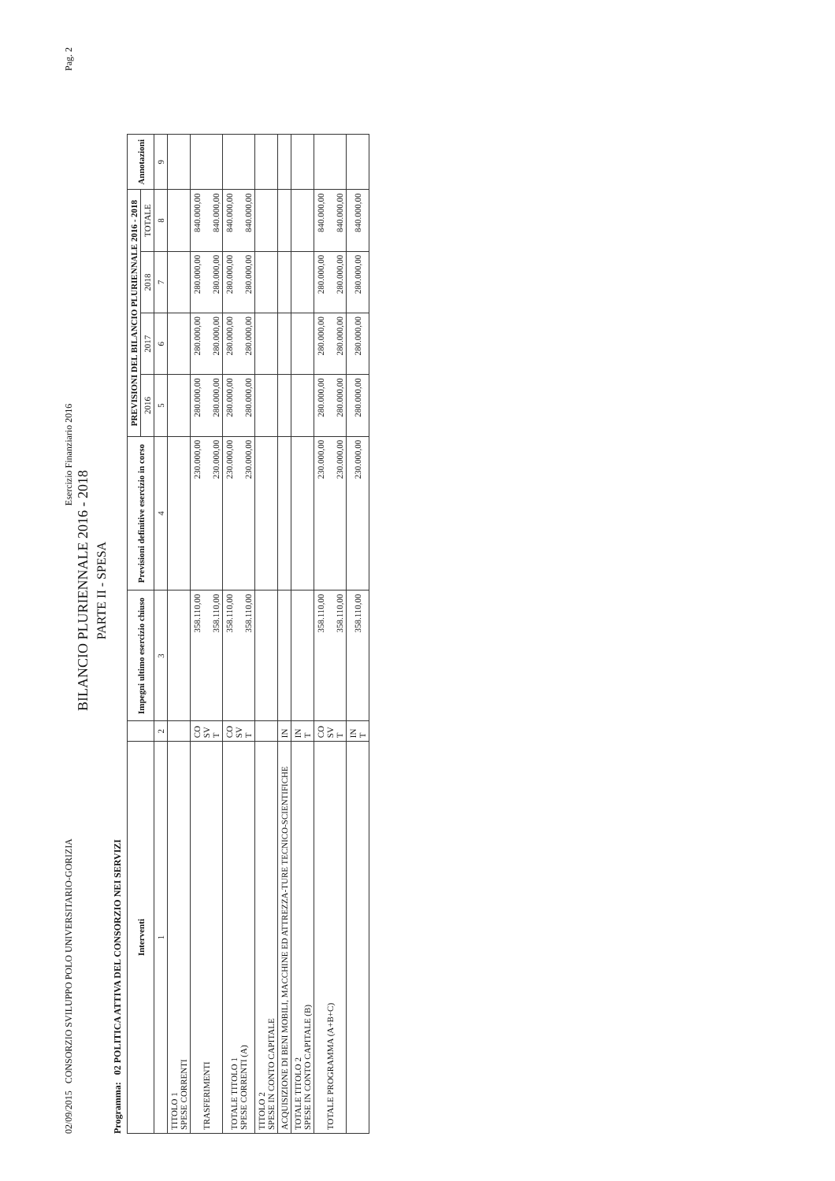02/09/2015 CONSORZIO SVILUPPO POLO UNIVERSITARIO-GORIZIA Esercizio Finanziario 2016 Pag. 2
BILANCIO PLURIENNALE 2016 - 2018
PARTE II - SPESA
Programma: 02 POLITICA ATTIVA DEL CONSORZIO NEI SERVIZI
| Interventi | | Impegni ultimo esercizio chiuso | Previsioni definitive esercizio in corso | PREVISIONI DEL BILANCIO PLURIENNALE 2016 - 2018 | | | | Annotazioni |
| --- | --- | --- | --- | --- | --- | --- | --- | --- |
| | | | | 2016 | 2017 | 2018 | TOTALE | |
| 1 | 2 | 3 | 4 | 5 | 6 | 7 | 8 | 9 |
| TITOLO 1 SPESE CORRENTI | | | | | | | | |
| TRASFERIMENTI | CO SV T | 358.110,00 358.110,00 | 230.000,00 230.000,00 | 280.000,00 280.000,00 | 280.000,00 280.000,00 | 280.000,00 280.000,00 | 840.000,00 840.000,00 | |
| TOTALE TITOLO 1 SPESE CORRENTI (A) | CO SV T | 358.110,00 358.110,00 | 230.000,00 230.000,00 | 280.000,00 280.000,00 | 280.000,00 280.000,00 | 280.000,00 280.000,00 | 840.000,00 840.000,00 | |
| TITOLO 2 SPESE IN CONTO CAPITALE | | | | | | | | |
| ACQUISIZIONE DI BENI MOBILI, MACCHINE ED ATTREZZA-TURE TECNICO-SCIENTIFICHE | IN | | | | | | | |
| TOTALE TITOLO 2 SPESE IN CONTO CAPITALE (B) | IN T | | | | | | | |
| TOTALE PROGRAMMA (A+B+C) | CO SV T | 358.110,00 358.110,00 | 230.000,00 230.000,00 | 280.000,00 280.000,00 | 280.000,00 280.000,00 | 280.000,00 280.000,00 | 840.000,00 840.000,00 | |
| | IN T | 358.110,00 | 230.000,00 | 280.000,00 | 280.000,00 | 280.000,00 | 840.000,00 | |